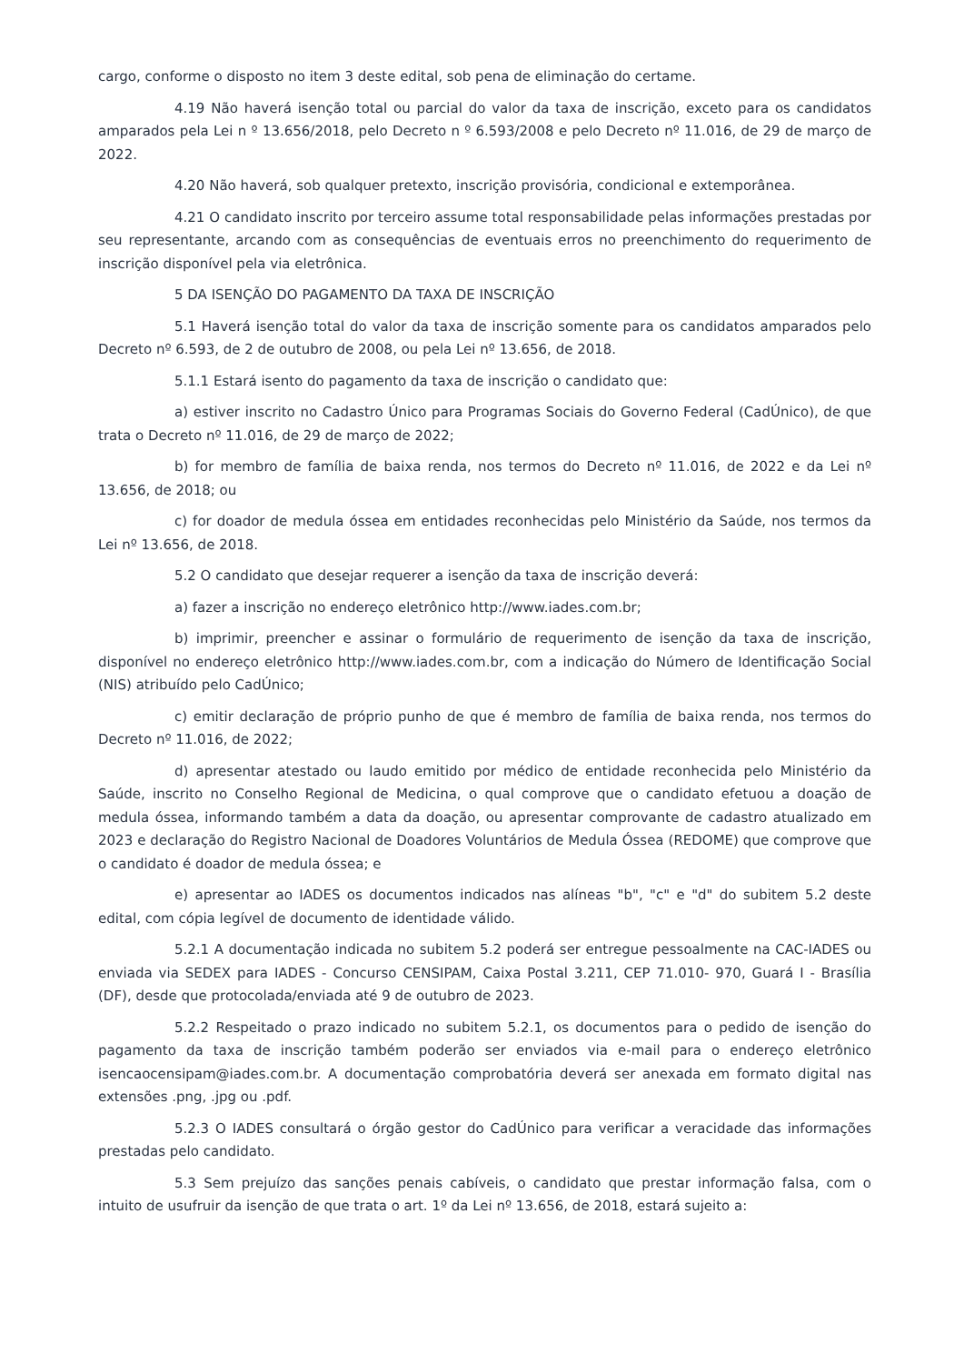cargo, conforme o disposto no item 3 deste edital, sob pena de eliminação do certame.
4.19 Não haverá isenção total ou parcial do valor da taxa de inscrição, exceto para os candidatos amparados pela Lei n º 13.656/2018, pelo Decreto n º 6.593/2008 e pelo Decreto nº 11.016, de 29 de março de 2022.
4.20 Não haverá, sob qualquer pretexto, inscrição provisória, condicional e extemporânea.
4.21 O candidato inscrito por terceiro assume total responsabilidade pelas informações prestadas por seu representante, arcando com as consequências de eventuais erros no preenchimento do requerimento de inscrição disponível pela via eletrônica.
5 DA ISENÇÃO DO PAGAMENTO DA TAXA DE INSCRIÇÃO
5.1 Haverá isenção total do valor da taxa de inscrição somente para os candidatos amparados pelo Decreto nº 6.593, de 2 de outubro de 2008, ou pela Lei nº 13.656, de 2018.
5.1.1 Estará isento do pagamento da taxa de inscrição o candidato que:
a) estiver inscrito no Cadastro Único para Programas Sociais do Governo Federal (CadÚnico), de que trata o Decreto nº 11.016, de 29 de março de 2022;
b) for membro de família de baixa renda, nos termos do Decreto nº 11.016, de 2022 e da Lei nº 13.656, de 2018; ou
c) for doador de medula óssea em entidades reconhecidas pelo Ministério da Saúde, nos termos da Lei nº 13.656, de 2018.
5.2 O candidato que desejar requerer a isenção da taxa de inscrição deverá:
a) fazer a inscrição no endereço eletrônico http://www.iades.com.br;
b) imprimir, preencher e assinar o formulário de requerimento de isenção da taxa de inscrição, disponível no endereço eletrônico http://www.iades.com.br, com a indicação do Número de Identificação Social (NIS) atribuído pelo CadÚnico;
c) emitir declaração de próprio punho de que é membro de família de baixa renda, nos termos do Decreto nº 11.016, de 2022;
d) apresentar atestado ou laudo emitido por médico de entidade reconhecida pelo Ministério da Saúde, inscrito no Conselho Regional de Medicina, o qual comprove que o candidato efetuou a doação de medula óssea, informando também a data da doação, ou apresentar comprovante de cadastro atualizado em 2023 e declaração do Registro Nacional de Doadores Voluntários de Medula Óssea (REDOME) que comprove que o candidato é doador de medula óssea; e
e) apresentar ao IADES os documentos indicados nas alíneas "b", "c" e "d" do subitem 5.2 deste edital, com cópia legível de documento de identidade válido.
5.2.1 A documentação indicada no subitem 5.2 poderá ser entregue pessoalmente na CAC-IADES ou enviada via SEDEX para IADES - Concurso CENSIPAM, Caixa Postal 3.211, CEP 71.010- 970, Guará I - Brasília (DF), desde que protocolada/enviada até 9 de outubro de 2023.
5.2.2 Respeitado o prazo indicado no subitem 5.2.1, os documentos para o pedido de isenção do pagamento da taxa de inscrição também poderão ser enviados via e-mail para o endereço eletrônico isencaocensipam@iades.com.br. A documentação comprobatória deverá ser anexada em formato digital nas extensões .png, .jpg ou .pdf.
5.2.3 O IADES consultará o órgão gestor do CadÚnico para verificar a veracidade das informações prestadas pelo candidato.
5.3 Sem prejuízo das sanções penais cabíveis, o candidato que prestar informação falsa, com o intuito de usufruir da isenção de que trata o art. 1º da Lei nº 13.656, de 2018, estará sujeito a: